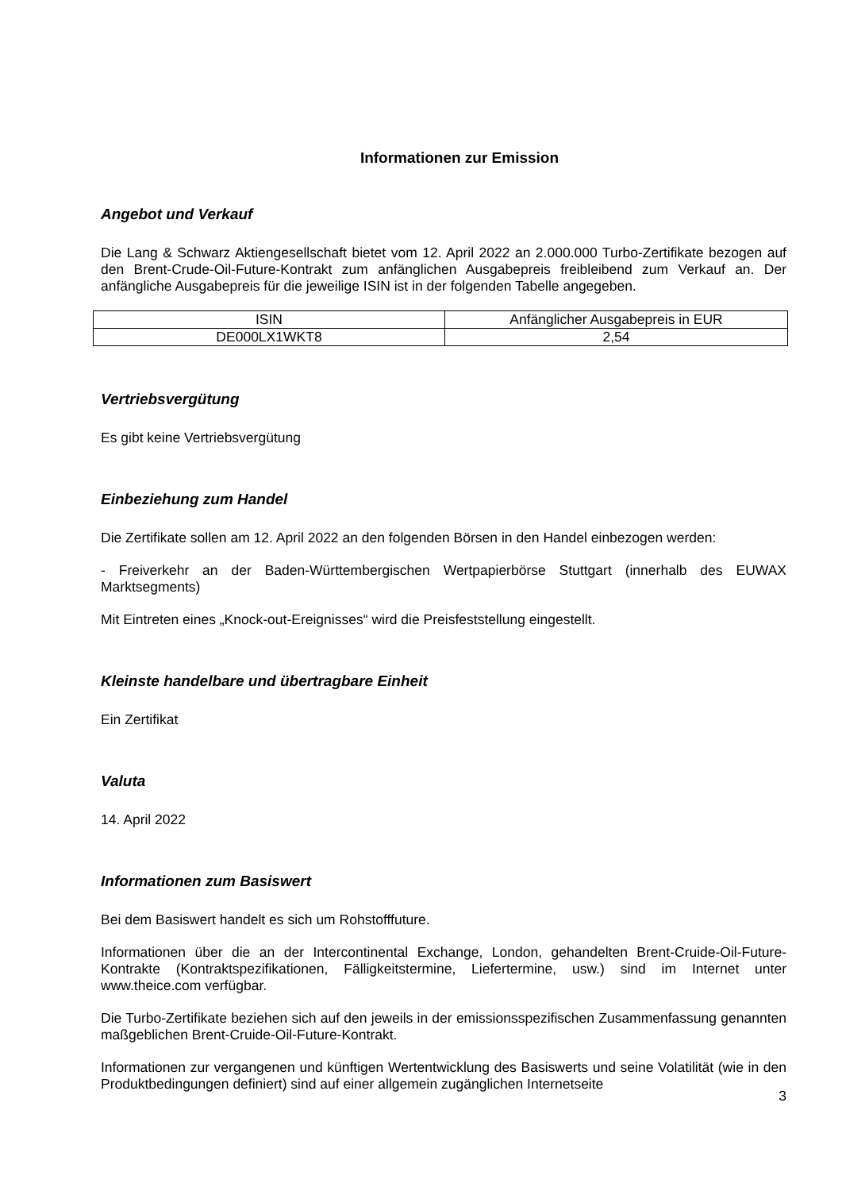Informationen zur Emission
Angebot und Verkauf
Die Lang & Schwarz Aktiengesellschaft bietet vom 12. April 2022 an 2.000.000 Turbo-Zertifikate bezogen auf den Brent-Crude-Oil-Future-Kontrakt zum anfänglichen Ausgabepreis freibleibend zum Verkauf an. Der anfängliche Ausgabepreis für die jeweilige ISIN ist in der folgenden Tabelle angegeben.
| ISIN | Anfänglicher Ausgabepreis in EUR |
| DE000LX1WKT8 | 2,54 |
Vertriebsvergütung
Es gibt keine Vertriebsvergütung
Einbeziehung zum Handel
Die Zertifikate sollen am 12. April 2022 an den folgenden Börsen in den Handel einbezogen werden:
- Freiverkehr an der Baden-Württembergischen Wertpapierbörse Stuttgart (innerhalb des EUWAX Marktsegments)
Mit Eintreten eines „Knock-out-Ereignisses“ wird die Preisfeststellung eingestellt.
Kleinste handelbare und übertragbare Einheit
Ein Zertifikat
Valuta
14. April 2022
Informationen zum Basiswert
Bei dem Basiswert handelt es sich um Rohstofffuture.
Informationen über die an der Intercontinental Exchange, London, gehandelten Brent-Cruide-Oil-Future-Kontrakte (Kontraktspezifikationen, Fälligkeitstermine, Liefertermine, usw.) sind im Internet unter www.theice.com verfügbar.
Die Turbo-Zertifikate beziehen sich auf den jeweils in der emissionsspezifischen Zusammenfassung genannten maßgeblichen Brent-Cruide-Oil-Future-Kontrakt.
Informationen zur vergangenen und künftigen Wertentwicklung des Basiswerts und seine Volatilität (wie in den Produktbedingungen definiert) sind auf einer allgemein zugänglichen Internetseite
3